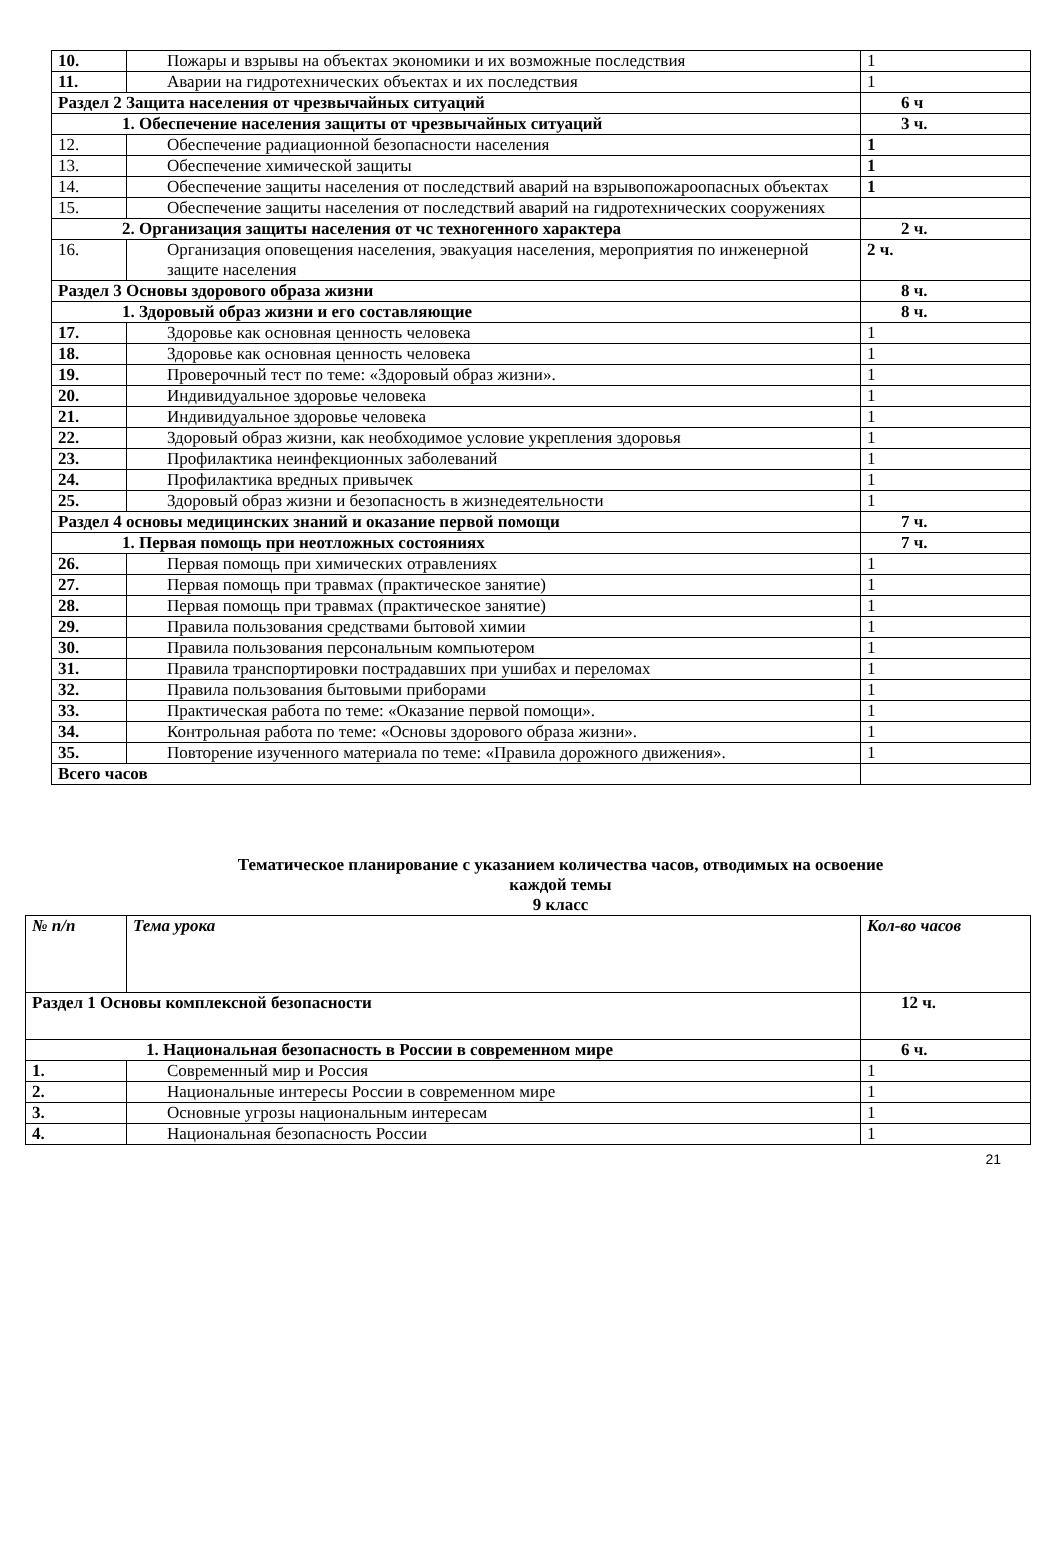| 10. | Пожары и взрывы на объектах экономики и их возможные последствия | 1 |
| 11. | Аварии на гидротехнических объектах и их последствия | 1 |
| Раздел 2 Защита населения от чрезвычайных ситуаций | | 6 ч |
| 1. Обеспечение населения защиты от чрезвычайных ситуаций | | 3 ч. |
| 12. | Обеспечение радиационной безопасности населения | 1 |
| 13. | Обеспечение химической защиты | 1 |
| 14. | Обеспечение защиты населения от последствий аварий на взрывопожароопасных объектах | 1 |
| 15. | Обеспечение защиты населения от последствий аварий на гидротехнических сооружениях | |
| 2. Организация защиты населения от чс техногенного характера | | 2 ч. |
| 16. | Организация оповещения населения, эвакуация населения, мероприятия по инженерной защите населения | 2 ч. |
| Раздел 3 Основы здорового образа жизни | | 8 ч. |
| 1. Здоровый образ жизни и его составляющие | | 8 ч. |
| 17. | Здоровье как основная ценность человека | 1 |
| 18. | Здоровье как основная ценность человека | 1 |
| 19. | Проверочный тест по теме: «Здоровый образ жизни». | 1 |
| 20. | Индивидуальное здоровье человека | 1 |
| 21. | Индивидуальное здоровье человека | 1 |
| 22. | Здоровый образ жизни, как необходимое условие укрепления здоровья | 1 |
| 23. | Профилактика неинфекционных заболеваний | 1 |
| 24. | Профилактика вредных привычек | 1 |
| 25. | Здоровый образ жизни и безопасность в жизнедеятельности | 1 |
| Раздел 4 основы медицинских знаний и оказание первой помощи | | 7 ч. |
| 1. Первая помощь при неотложных состояниях | | 7 ч. |
| 26. | Первая помощь при химических отравлениях | 1 |
| 27. | Первая помощь при травмах (практическое занятие) | 1 |
| 28. | Первая помощь при травмах (практическое занятие) | 1 |
| 29. | Правила пользования средствами бытовой химии | 1 |
| 30. | Правила пользования персональным компьютером | 1 |
| 31. | Правила транспортировки пострадавших при ушибах и переломах | 1 |
| 32. | Правила пользования бытовыми приборами | 1 |
| 33. | Практическая работа по теме: «Оказание первой помощи». | 1 |
| 34. | Контрольная работа по теме: «Основы здорового образа жизни». | 1 |
| 35. | Повторение изученного материала по теме: «Правила дорожного движения». | 1 |
| Всего часов | | |
Тематическое планирование с указанием количества часов, отводимых на освоение
каждой темы
9 класс
| № п/п | Тема урока | Кол-во часов |
| Раздел 1 Основы комплексной безопасности | | 12 ч. |
| 1. Национальная безопасность в России в современном мире | | 6 ч. |
| 1. | Современный мир и Россия | 1 |
| 2. | Национальные интересы России в современном мире | 1 |
| 3. | Основные угрозы национальным интересам | 1 |
| 4. | Национальная безопасность России | 1 |
21